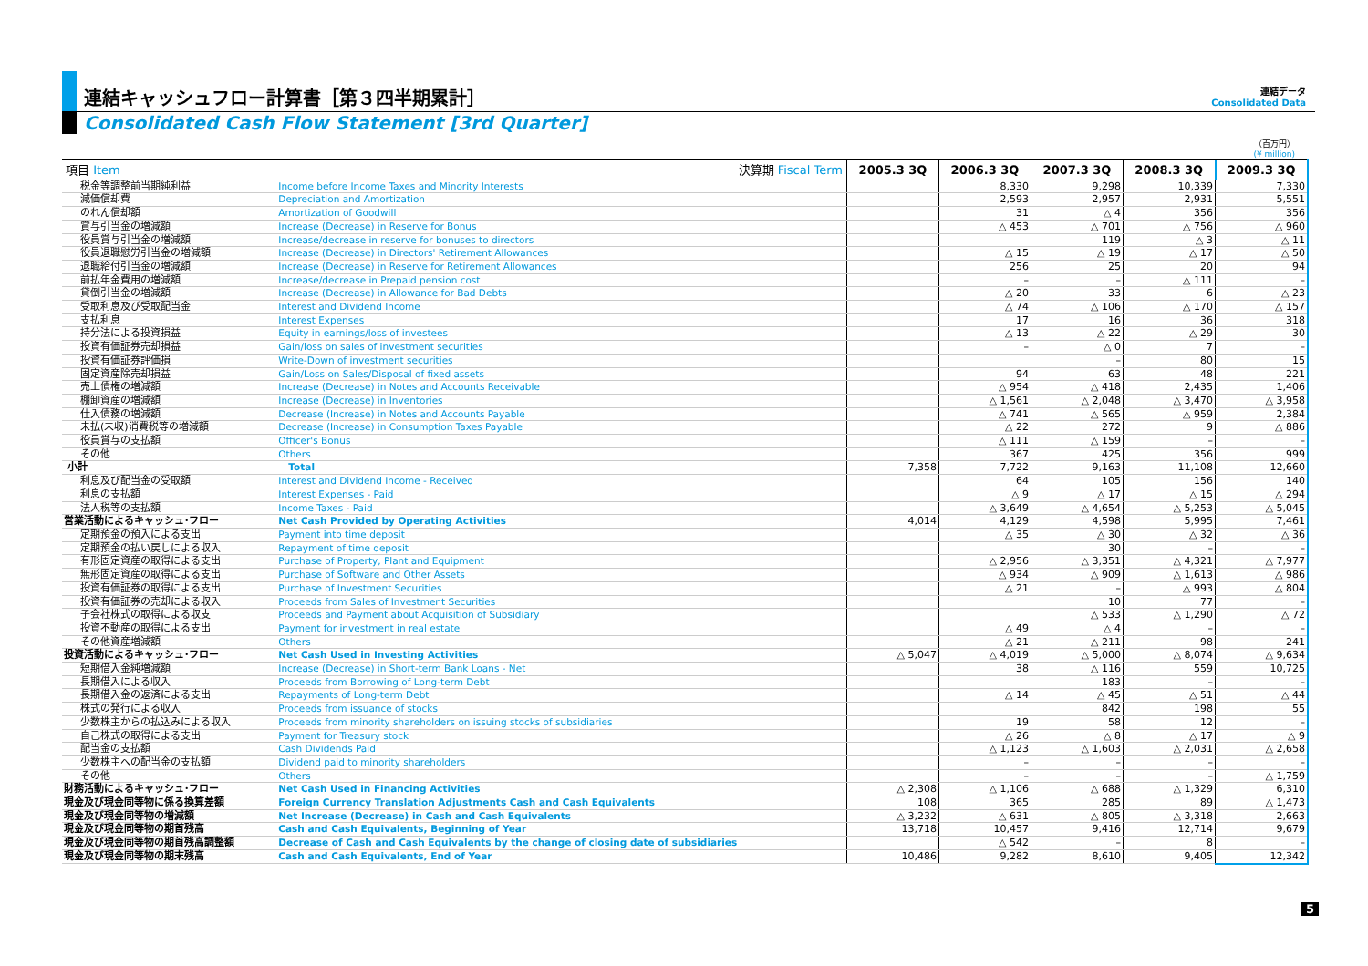連結キャッシュフロー計算書［第３四半期累計］
連結データ
Consolidated Data
Consolidated Cash Flow Statement [3rd Quarter]
（百万円）
(¥ million)
| 項目 Item | 決算期 Fiscal Term | 2005.3 3Q | 2006.3 3Q | 2007.3 3Q | 2008.3 3Q | 2009.3 3Q |
| --- | --- | --- | --- | --- | --- | --- |
| 税金等調整前当期純利益 | Income before Income Taxes and Minority Interests | | 8,330 | 9,298 | 10,339 | 7,330 |
| 減価償却費 | Depreciation and Amortization | | 2,593 | 2,957 | 2,931 | 5,551 |
| のれん償却額 | Amortization of Goodwill | | 31 | △ 4 | 356 | 356 |
| 賞与引当金の増減額 | Increase (Decrease) in Reserve for Bonus | | △ 453 | △ 701 | △ 756 | △ 960 |
| 役員賞与引当金の増減額 | Increase/decrease in reserve for bonuses to directors | | | 119 | △ 3 | △ 11 |
| 役員退職慰労引当金の増減額 | Increase (Decrease) in Directors' Retirement Allowances | | △ 15 | △ 19 | △ 17 | △ 50 |
| 退職給付引当金の増減額 | Increase (Decrease) in Reserve for Retirement Allowances | | 256 | 25 | 20 | 94 |
| 前払年金費用の増減額 | Increase/decrease in Prepaid pension cost | | – | – | △ 111 | – |
| 貸倒引当金の増減額 | Increase (Decrease) in Allowance for Bad Debts | | △ 20 | 33 | 6 | △ 23 |
| 受取利息及び受取配当金 | Interest and Dividend Income | | △ 74 | △ 106 | △ 170 | △ 157 |
| 支払利息 | Interest Expenses | | 17 | 16 | 36 | 318 |
| 持分法による投資損益 | Equity in earnings/loss of investees | | △ 13 | △ 22 | △ 29 | 30 |
| 投資有価証券売却損益 | Gain/loss on sales of investment securities | | – | △ 0 | 7 | – |
| 投資有価証券評価損 | Write-Down of investment securities | | | – | 80 | 15 |
| 固定資産除売却損益 | Gain/Loss on Sales/Disposal of fixed assets | | 94 | 63 | 48 | 221 |
| 売上債権の増減額 | Increase (Decrease) in Notes and Accounts Receivable | | △ 954 | △ 418 | 2,435 | 1,406 |
| 棚卸資産の増減額 | Increase (Decrease) in Inventories | | △ 1,561 | △ 2,048 | △ 3,470 | △ 3,958 |
| 仕入債務の増減額 | Decrease (Increase) in Notes and Accounts Payable | | △ 741 | △ 565 | △ 959 | 2,384 |
| 未払(未収)消費税等の増減額 | Decrease (Increase) in Consumption Taxes Payable | | △ 22 | 272 | 9 | △ 886 |
| 役員賞与の支払額 | Officer's Bonus | | △ 111 | △ 159 | – | – |
| その他 | Others | | 367 | 425 | 356 | 999 |
| 小計 | Total | 7,358 | 7,722 | 9,163 | 11,108 | 12,660 |
| 利息及び配当金の受取額 | Interest and Dividend Income - Received | | 64 | 105 | 156 | 140 |
| 利息の支払額 | Interest Expenses - Paid | | △ 9 | △ 17 | △ 15 | △ 294 |
| 法人税等の支払額 | Income Taxes - Paid | | △ 3,649 | △ 4,654 | △ 5,253 | △ 5,045 |
| 営業活動によるキャッシュ･フロー | Net Cash Provided by Operating Activities | 4,014 | 4,129 | 4,598 | 5,995 | 7,461 |
| 定期預金の預入による支出 | Payment into time deposit | | △ 35 | △ 30 | △ 32 | △ 36 |
| 定期預金の払い戻しによる収入 | Repayment of time deposit | | | 30 | – | – |
| 有形固定資産の取得による支出 | Purchase of Property, Plant and Equipment | | △ 2,956 | △ 3,351 | △ 4,321 | △ 7,977 |
| 無形固定資産の取得による支出 | Purchase of Software and Other Assets | | △ 934 | △ 909 | △ 1,613 | △ 986 |
| 投資有価証券の取得による支出 | Purchase of Investment Securities | | △ 21 | – | △ 993 | △ 804 |
| 投資有価証券の売却による収入 | Proceeds from Sales of Investment Securities | | | 10 | 77 | – |
| 子会社株式の取得による収支 | Proceeds and Payment about Acquisition of Subsidiary | | | △ 533 | △ 1,290 | △ 72 |
| 投資不動産の取得による支出 | Payment for investment in real estate | | △ 49 | △ 4 | – | – |
| その他資産増減額 | Others | | △ 21 | △ 211 | 98 | 241 |
| 投資活動によるキャッシュ･フロー | Net Cash Used in Investing Activities | △ 5,047 | △ 4,019 | △ 5,000 | △ 8,074 | △ 9,634 |
| 短期借入金純増減額 | Increase (Decrease) in Short-term Bank Loans - Net | | 38 | △ 116 | 559 | 10,725 |
| 長期借入による収入 | Proceeds from Borrowing of Long-term Debt | | | 183 | – | – |
| 長期借入金の返済による支出 | Repayments of Long-term Debt | | △ 14 | △ 45 | △ 51 | △ 44 |
| 株式の発行による収入 | Proceeds from issuance of stocks | | | 842 | 198 | 55 |
| 少数株主からの払込みによる収入 | Proceeds from minority shareholders on issuing stocks of subsidiaries | | 19 | 58 | 12 | – |
| 自己株式の取得による支出 | Payment for Treasury stock | | △ 26 | △ 8 | △ 17 | △ 9 |
| 配当金の支払額 | Cash Dividends Paid | | △ 1,123 | △ 1,603 | △ 2,031 | △ 2,658 |
| 少数株主への配当金の支払額 | Dividend paid to minority shareholders | | – | – | – | – |
| その他 | Others | | – | – | – | △ 1,759 |
| 財務活動によるキャッシュ･フロー | Net Cash Used in Financing Activities | △ 2,308 | △ 1,106 | △ 688 | △ 1,329 | 6,310 |
| 現金及び現金同等物に係る換算差額 | Foreign Currency Translation Adjustments Cash and Cash Equivalents | 108 | 365 | 285 | 89 | △ 1,473 |
| 現金及び現金同等物の増減額 | Net Increase (Decrease) in Cash and Cash Equivalents | △ 3,232 | △ 631 | △ 805 | △ 3,318 | 2,663 |
| 現金及び現金同等物の期首残高 | Cash and Cash Equivalents, Beginning of Year | 13,718 | 10,457 | 9,416 | 12,714 | 9,679 |
| 現金及び現金同等物の期首残高調整額 | Decrease of Cash and Cash Equivalents by the change of closing date of subsidiaries | | △ 542 | – | 8 | – |
| 現金及び現金同等物の期末残高 | Cash and Cash Equivalents, End of Year | 10,486 | 9,282 | 8,610 | 9,405 | 12,342 |
5